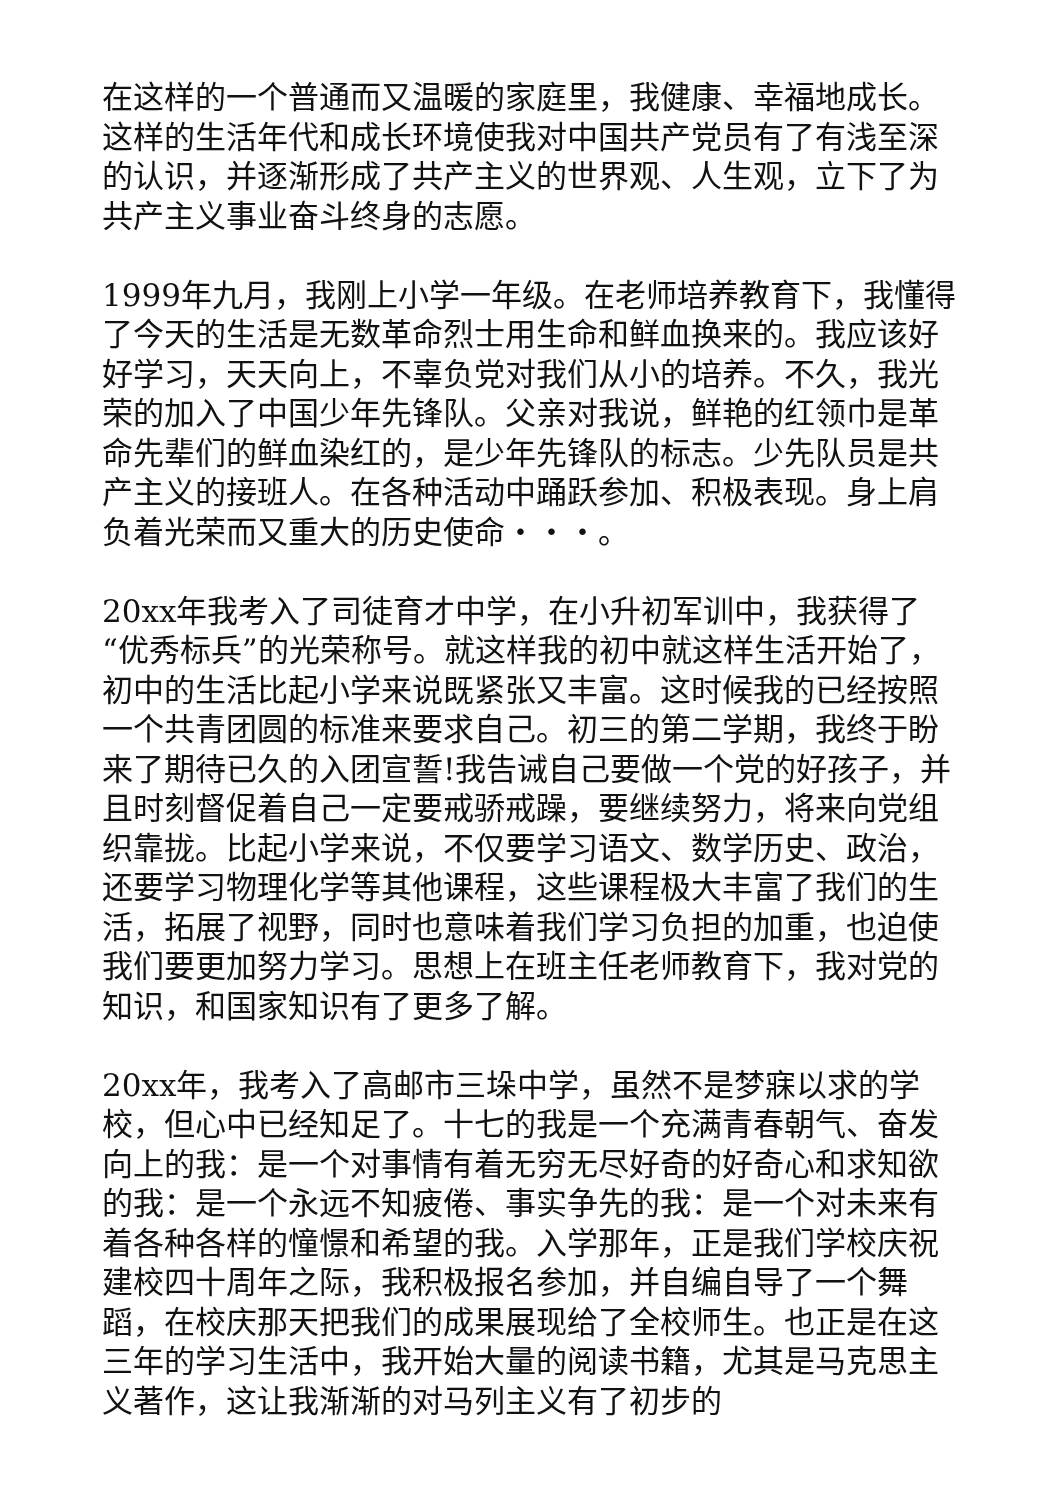在这样的一个普通而又温暖的家庭里，我健康、幸福地成长。这样的生活年代和成长环境使我对中国共产党员有了有浅至深的认识，并逐渐形成了共产主义的世界观、人生观，立下了为共产主义事业奋斗终身的志愿。
1999年九月，我刚上小学一年级。在老师培养教育下，我懂得了今天的生活是无数革命烈士用生命和鲜血换来的。我应该好好学习，天天向上，不辜负党对我们从小的培养。不久，我光荣的加入了中国少年先锋队。父亲对我说，鲜艳的红领巾是革命先辈们的鲜血染红的，是少年先锋队的标志。少先队员是共产主义的接班人。在各种活动中踊跃参加、积极表现。身上肩负着光荣而又重大的历史使命・・・。
20xx年我考入了司徒育才中学，在小升初军训中，我获得了“优秀标兵”的光荣称号。就这样我的初中就这样生活开始了，初中的生活比起小学来说既紧张又丰富。这时候我的已经按照一个共青团圆的标准来要求自己。初三的第二学期，我终于盼来了期待已久的入团宣誓!我告诫自己要做一个党的好孩子，并且时刻督促着自己一定要戒骄戒躁，要继续努力，将来向党组织靠拢。比起小学来说，不仅要学习语文、数学历史、政治，还要学习物理化学等其他课程，这些课程极大丰富了我们的生活，拓展了视野，同时也意味着我们学习负担的加重，也迫使我们要更加努力学习。思想上在班主任老师教育下，我对党的知识，和国家知识有了更多了解。
20xx年，我考入了高邮市三垛中学，虽然不是梦寐以求的学校，但心中已经知足了。十七的我是一个充满青春朝气、奋发向上的我：是一个对事情有着无穷无尽好奇的好奇心和求知欲的我：是一个永远不知疲倦、事实争先的我：是一个对未来有着各种各样的憧憬和希望的我。入学那年，正是我们学校庆祝建校四十周年之际，我积极报名参加，并自编自导了一个舞蹈，在校庆那天把我们的成果展现给了全校师生。也正是在这三年的学习生活中，我开始大量的阅读书籍，尤其是马克思主义著作，这让我渐渐的对马列主义有了初步的